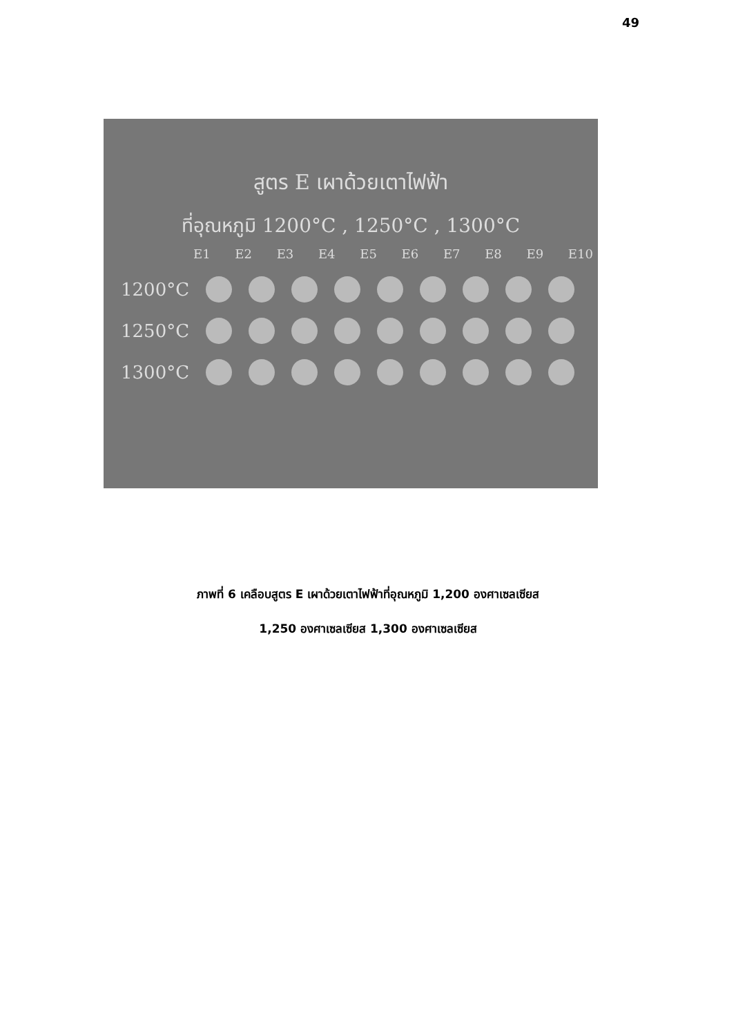49
สูตร E เผาด้วยเตาไฟฟ้า
ที่อุณหภูมิ 1200°C , 1250°C , 1300°C
E1 E2 E3 E4 E5 E6 E7 E8 E9 E10
1200°C
1250°C
1300°C
ภาพที่ 6 เคลือบสูตร E เผาด้วยเตาไฟฟ้าที่อุณหภูมิ 1,200 องศาเซลเซียส
1,250 องศาเซลเซียส 1,300 องศาเซลเซียส